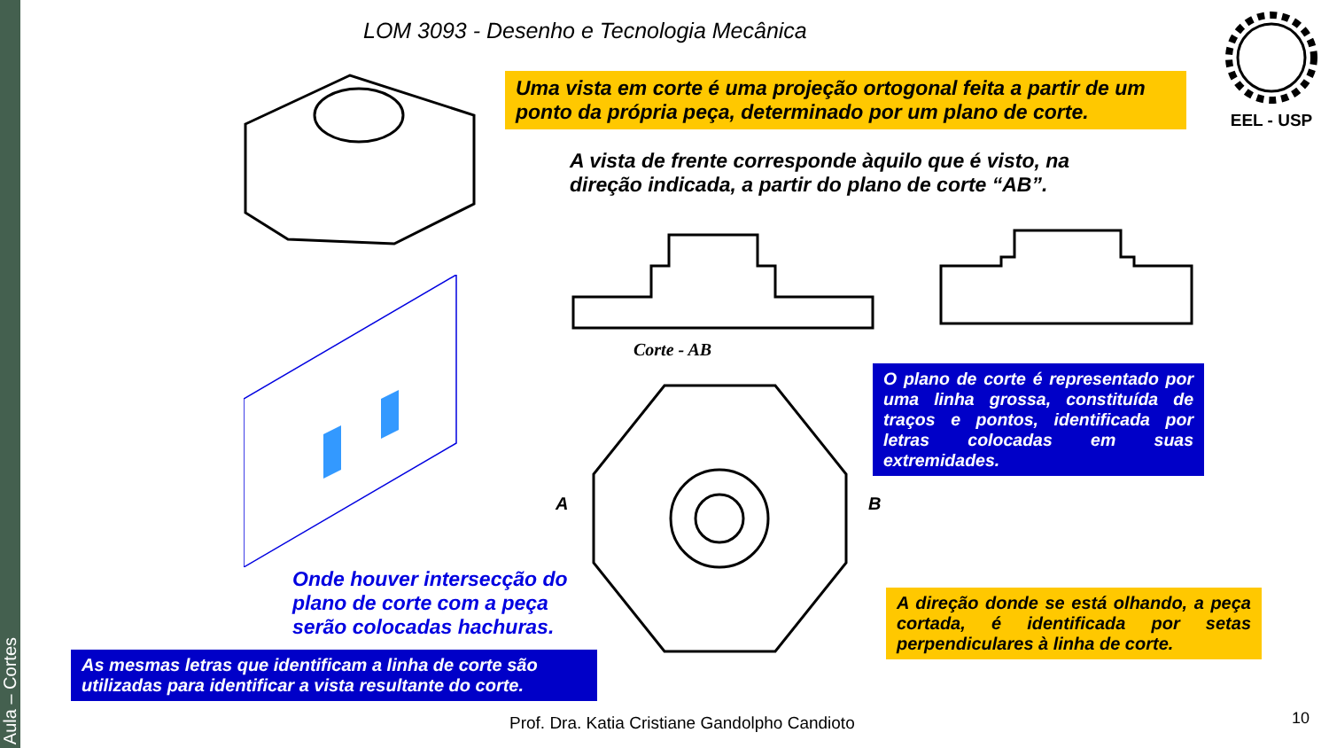Aula – Cortes
LOM 3093 - Desenho e Tecnologia Mecânica
EEL - USP
Uma vista em corte é uma projeção ortogonal feita a partir de um ponto da própria peça, determinado por um plano de corte.
A vista de frente corresponde àquilo que é visto, na direção indicada, a partir do plano de corte “AB”.
Corte - AB
A
B
O plano de corte é representado por uma linha grossa, constituída de traços e pontos, identificada por letras colocadas em suas extremidades.
Onde houver intersecção do plano de corte com a peça serão colocadas hachuras.
As mesmas letras que identificam a linha de corte são utilizadas para identificar a vista resultante do corte.
A direção donde se está olhando, a peça cortada, é identificada por setas perpendiculares à linha de corte.
Prof. Dra. Katia Cristiane Gandolpho Candioto
10